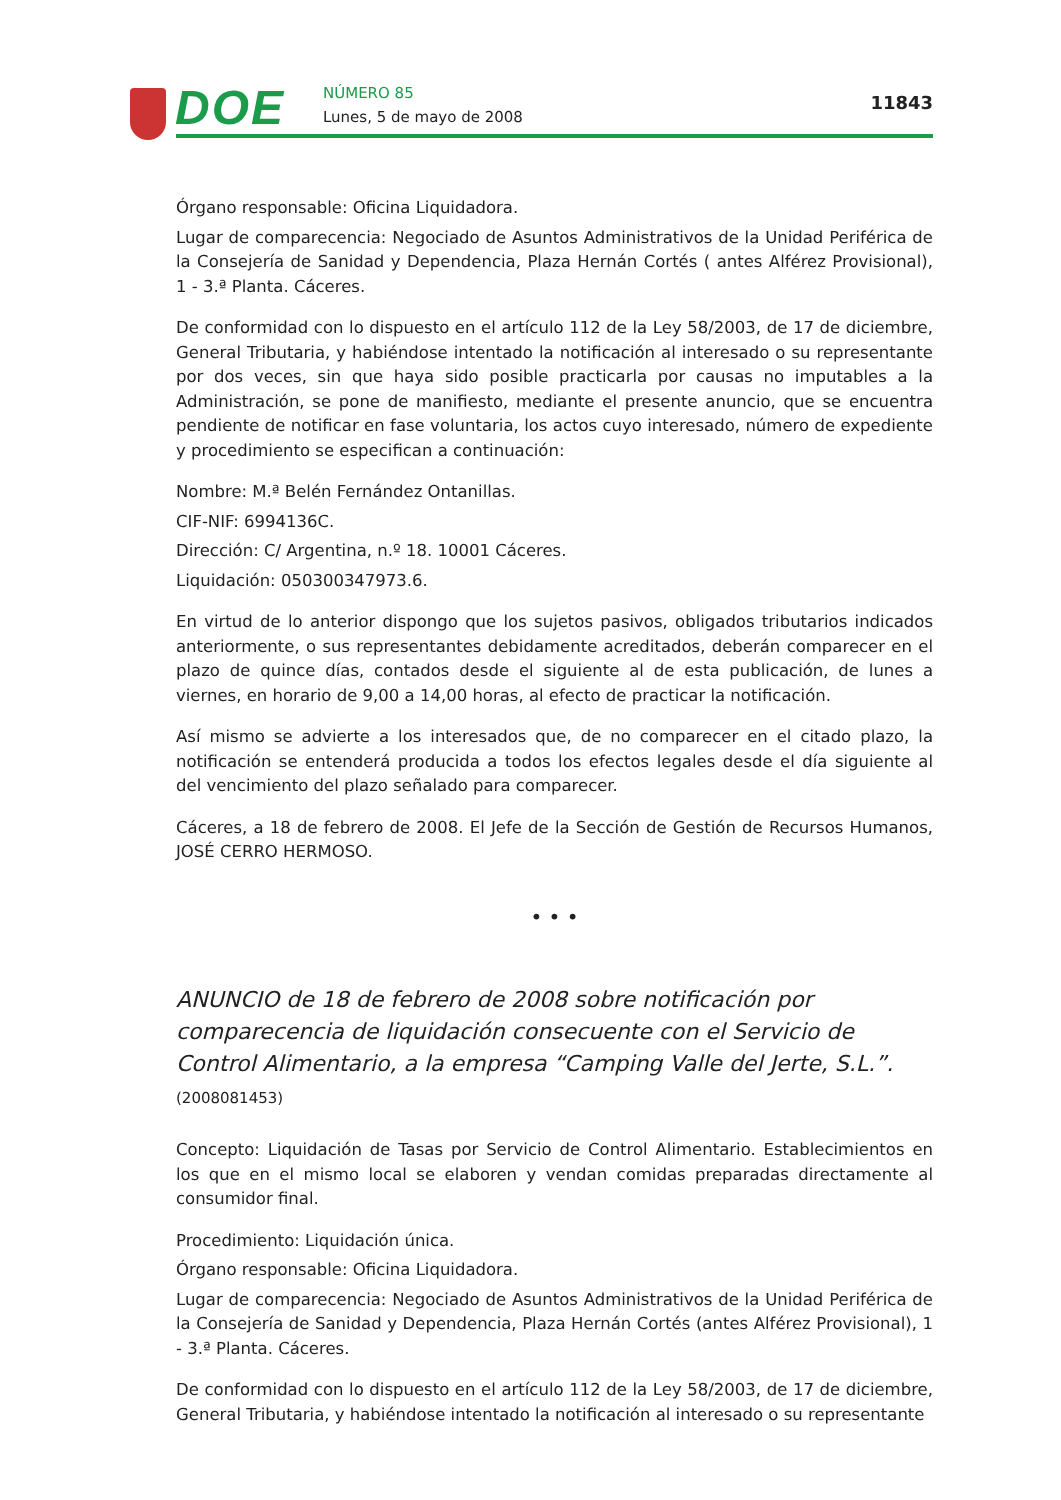DOE NÚMERO 85
Lunes, 5 de mayo de 2008
11843
Órgano responsable: Oficina Liquidadora.
Lugar de comparecencia: Negociado de Asuntos Administrativos de la Unidad Periférica de la Consejería de Sanidad y Dependencia, Plaza Hernán Cortés ( antes Alférez Provisional), 1 - 3.ª Planta. Cáceres.
De conformidad con lo dispuesto en el artículo 112 de la Ley 58/2003, de 17 de diciembre, General Tributaria, y habiéndose intentado la notificación al interesado o su representante por dos veces, sin que haya sido posible practicarla por causas no imputables a la Administración, se pone de manifiesto, mediante el presente anuncio, que se encuentra pendiente de notificar en fase voluntaria, los actos cuyo interesado, número de expediente y procedimiento se especifican a continuación:
Nombre: M.ª Belén Fernández Ontanillas.
CIF-NIF: 6994136C.
Dirección: C/ Argentina, n.º 18. 10001 Cáceres.
Liquidación: 050300347973.6.
En virtud de lo anterior dispongo que los sujetos pasivos, obligados tributarios indicados anteriormente, o sus representantes debidamente acreditados, deberán comparecer en el plazo de quince días, contados desde el siguiente al de esta publicación, de lunes a viernes, en horario de 9,00 a 14,00 horas, al efecto de practicar la notificación.
Así mismo se advierte a los interesados que, de no comparecer en el citado plazo, la notificación se entenderá producida a todos los efectos legales desde el día siguiente al del vencimiento del plazo señalado para comparecer.
Cáceres, a 18 de febrero de 2008. El Jefe de la Sección de Gestión de Recursos Humanos, JOSÉ CERRO HERMOSO.
• • •
ANUNCIO de 18 de febrero de 2008 sobre notificación por comparecencia de liquidación consecuente con el Servicio de Control Alimentario, a la empresa “Camping Valle del Jerte, S.L.”. (2008081453)
Concepto: Liquidación de Tasas por Servicio de Control Alimentario. Establecimientos en los que en el mismo local se elaboren y vendan comidas preparadas directamente al consumidor final.
Procedimiento: Liquidación única.
Órgano responsable: Oficina Liquidadora.
Lugar de comparecencia: Negociado de Asuntos Administrativos de la Unidad Periférica de la Consejería de Sanidad y Dependencia, Plaza Hernán Cortés (antes Alférez Provisional), 1 - 3.ª Planta. Cáceres.
De conformidad con lo dispuesto en el artículo 112 de la Ley 58/2003, de 17 de diciembre, General Tributaria, y habiéndose intentado la notificación al interesado o su representante